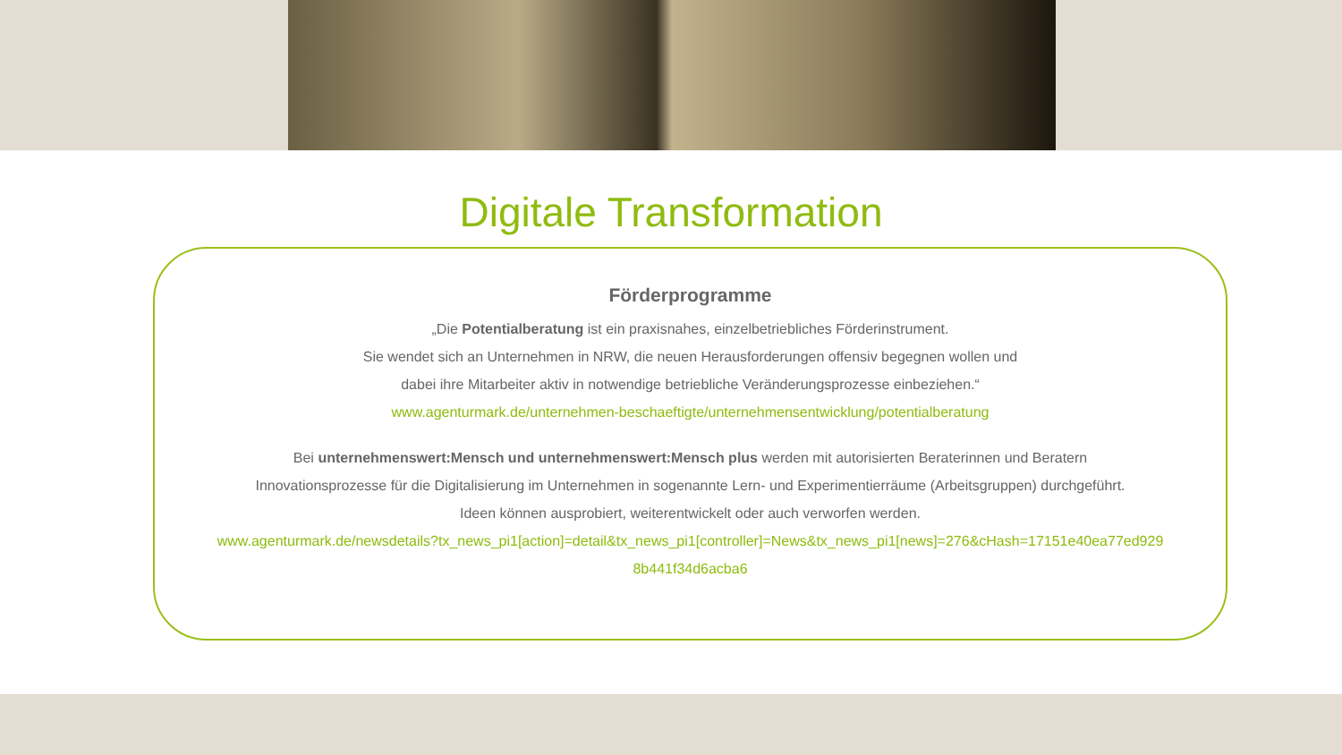Digitale Transformation
Förderprogramme
„Die Potentialberatung ist ein praxisnahes, einzelbetriebliches Förderinstrument.
Sie wendet sich an Unternehmen in NRW, die neuen Herausforderungen offensiv begegnen wollen und
dabei ihre Mitarbeiter aktiv in notwendige betriebliche Veränderungsprozesse einbeziehen.“
www.agenturmark.de/unternehmen-beschaeftigte/unternehmensentwicklung/potentialberatung
Bei unternehmenswert:Mensch und unternehmenswert:Mensch plus werden mit autorisierten Beraterinnen und Beratern
Innovationsprozesse für die Digitalisierung im Unternehmen in sogenannte Lern- und Experimentierräume (Arbeitsgruppen) durchgeführt.
Ideen können ausprobiert, weiterentwickelt oder auch verworfen werden.
www.agenturmark.de/newsdetails?tx_news_pi1[action]=detail&tx_news_pi1[controller]=News&tx_news_pi1[news]=276&cHash=17151e40ea77ed929
8b441f34d6acba6